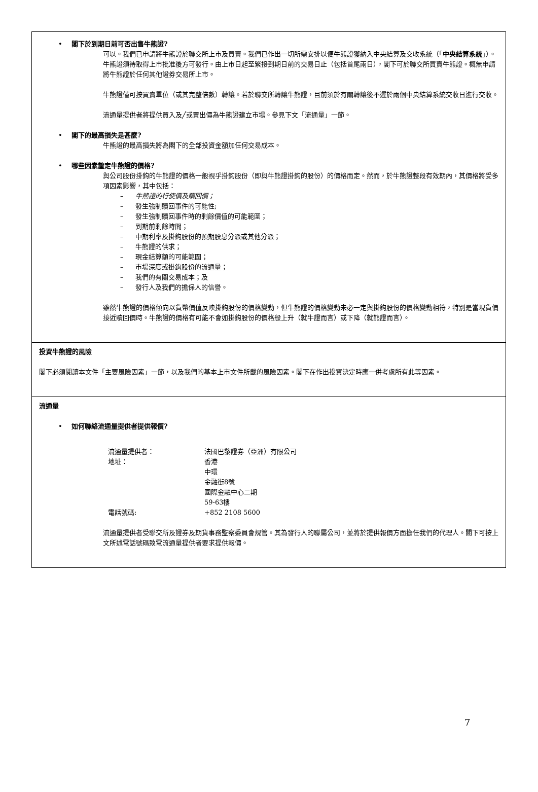• 閣下於到期日前可否出售牛熊證?
可以。我們已申請將牛熊證於聯交所上市及買賣。我們已作出一切所需安排以便牛熊證獲納入中央結算及交收系統（「中央結算系統」）。牛熊證須待取得上市批准後方可發行。由上市日起至緊接到期日前的交易日止（包括首尾兩日），閣下可於聯交所買賣牛熊證。概無申請將牛熊證於任何其他證券交易所上市。
牛熊證僅可按買賣單位（或其完整倍數）轉讓。若於聯交所轉讓牛熊證，目前須於有關轉讓後不遲於兩個中央結算系統交收日進行交收。
流通量提供者將提供買入及╱或賣出價為牛熊證建立市場。參見下文「流通量」一節。
• 閣下的最高損失是甚麼?
牛熊證的最高損失將為閣下的全部投資金額加任何交易成本。
• 哪些因素釐定牛熊證的價格?
與公司股份掛鈎的牛熊證的價格一般視乎掛鈎股份（即與牛熊證掛鈎的股份）的價格而定。然而，於牛熊證整段有效期內，其價格將受多項因素影響，其中包括：
– 牛熊證的行使價及贖回價；
– 發生強制贖回事件的可能性;
– 發生強制贖回事件時的剩餘價值的可能範圍；
– 到期前剩餘時間；
– 中期利率及掛鈎股份的預期股息分派或其他分派；
– 牛熊證的供求；
– 現金結算額的可能範圍；
– 市場深度或掛鈎股份的流通量；
– 我們的有關交易成本；及
– 發行人及我們的擔保人的信譽。
雖然牛熊證的價格傾向以貨幣價值反映掛鈎股份的價格變動，但牛熊證的價格變動未必一定與掛鈎股份的價格變動相符，特別是當現貨價接近贖回價時。牛熊證的價格有可能不會如掛鈎股份的價格般上升（就牛證而言）或下降（就熊證而言）。
投資牛熊證的風險
閣下必須閱讀本文件「主要風險因素」一節，以及我們的基本上市文件所載的風險因素。閣下在作出投資決定時應一併考慮所有此等因素。
流通量
• 如何聯絡流通量提供者提供報價?
| 流通量提供者： | 法國巴黎證券（亞洲）有限公司 |
| 地址： | 香港 中環 金融街8號 國際金融中心二期 59-63樓 |
| 電話號碼: | +852 2108 5600 |
流通量提供者受聯交所及證券及期貨事務監察委員會規管。其為發行人的聯屬公司，並將於提供報價方面擔任我們的代理人。閣下可按上文所述電話號碼致電流通量提供者要求提供報價。
7